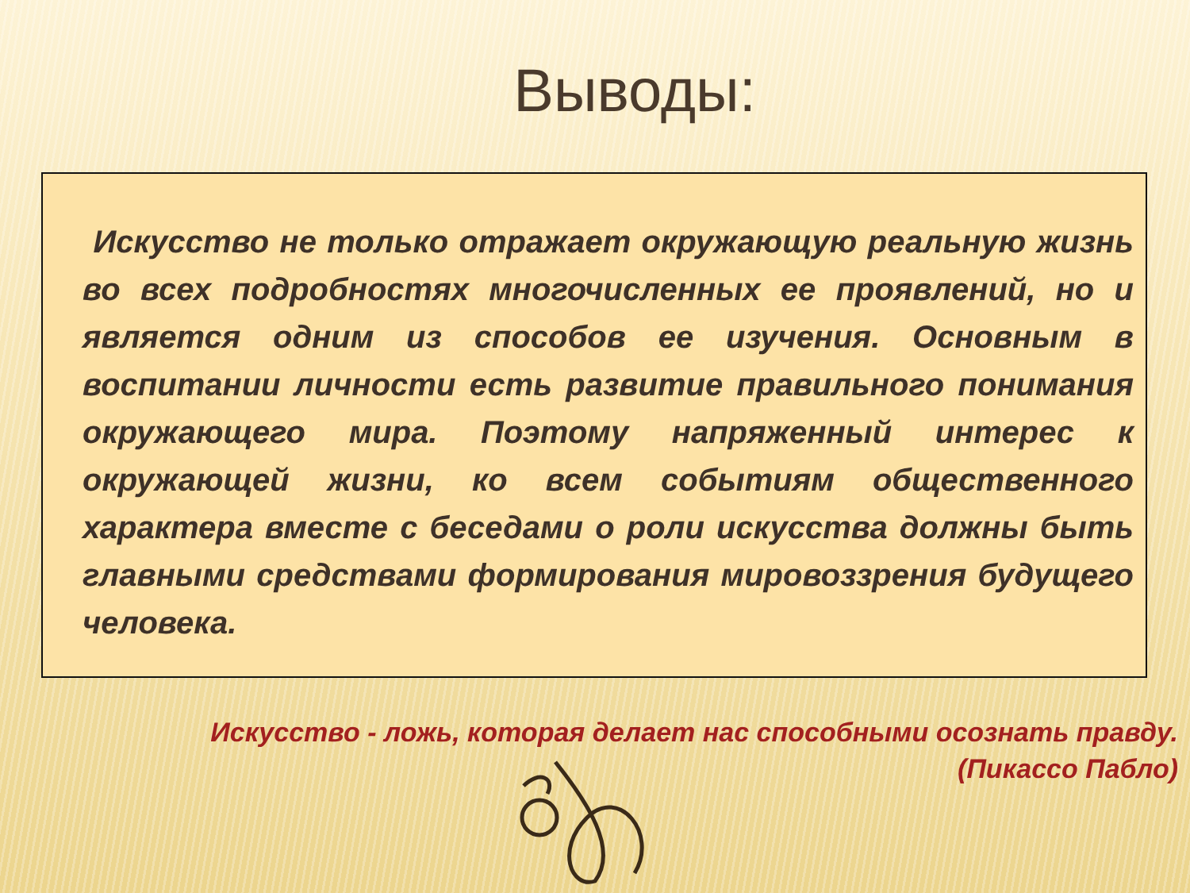Выводы:
Искусство не только отражает окружающую реальную жизнь во всех подробностях многочисленных ее проявлений, но и является одним из способов ее изучения. Основным в воспитании личности есть развитие правильного понимания окружающего мира. Поэтому напряженный интерес к окружающей жизни, ко всем событиям общественного характера вместе с беседами о роли искусства должны быть главными средствами формирования мировоззрения будущего человека.
Искусство - ложь, которая делает нас способными осознать правду.
(Пикассо Пабло)